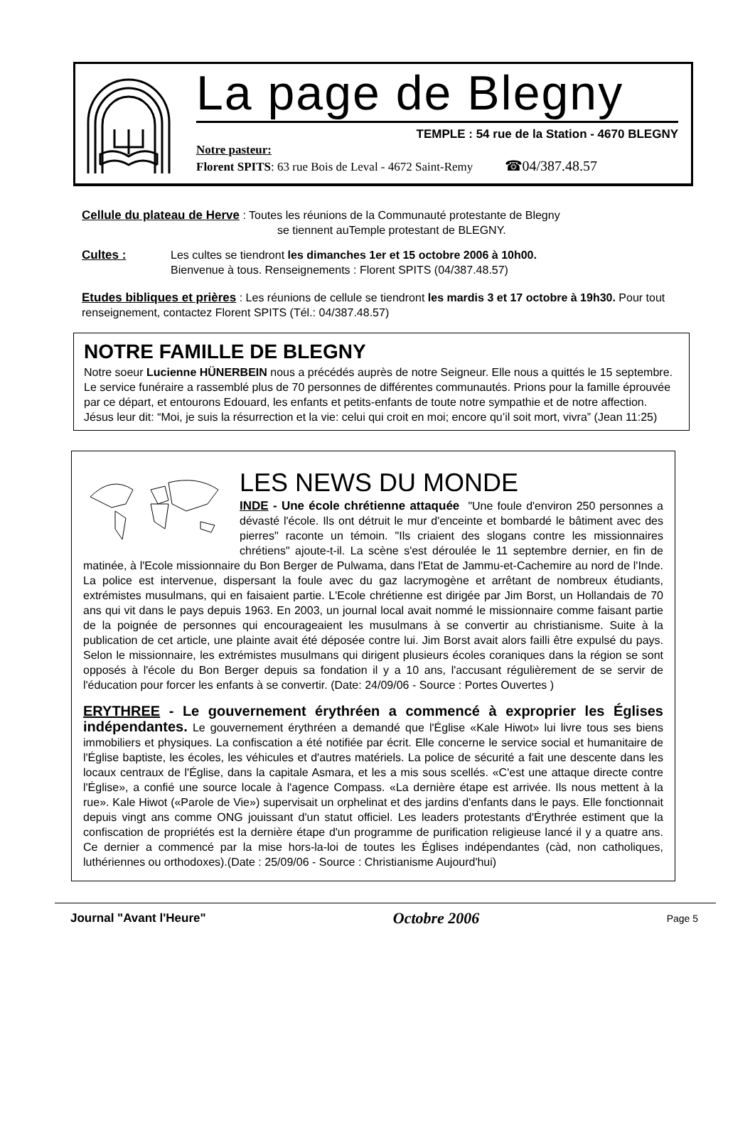La page de Blegny
TEMPLE : 54 rue de la Station - 4670 BLEGNY
Notre pasteur:
Florent SPITS: 63 rue Bois de Leval - 4672 Saint-Remy ☎04/387.48.57
Cellule du plateau de Herve : Toutes les réunions de la Communauté protestante de Blegny
se tiennent auTemple protestant de BLEGNY.
Cultes : Les cultes se tiendront les dimanches 1er et 15 octobre 2006 à 10h00.
Bienvenue à tous. Renseignements : Florent SPITS (04/387.48.57)
Etudes bibliques et prières : Les réunions de cellule se tiendront les mardis 3 et 17 octobre à 19h30. Pour tout renseignement, contactez Florent SPITS (Tél.: 04/387.48.57)
NOTRE FAMILLE DE BLEGNY
Notre soeur Lucienne HÜNERBEIN nous a précédés auprès de notre Seigneur. Elle nous a quittés le 15 septembre. Le service funéraire a rassemblé plus de 70 personnes de différentes communautés. Prions pour la famille éprouvée par ce départ, et entourons Edouard, les enfants et petits-enfants de toute notre sympathie et de notre affection. Jésus leur dit: “Moi, je suis la résurrection et la vie: celui qui croit en moi; encore qu’il soit mort, vivra” (Jean 11:25)
LES NEWS DU MONDE
INDE - Une école chrétienne attaquée "Une foule d'environ 250 personnes a dévasté l'école. Ils ont détruit le mur d'enceinte et bombardé le bâtiment avec des pierres" raconte un témoin. "Ils criaient des slogans contre les missionnaires chrétiens" ajoute-t-il. La scène s'est déroulée le 11 septembre dernier, en fin de matinée, à l'Ecole missionnaire du Bon Berger de Pulwama, dans l'Etat de Jammu-et-Cachemire au nord de l'Inde. La police est intervenue, dispersant la foule avec du gaz lacrymogène et arrêtant de nombreux étudiants, extrémistes musulmans, qui en faisaient partie. L'Ecole chrétienne est dirigée par Jim Borst, un Hollandais de 70 ans qui vit dans le pays depuis 1963. En 2003, un journal local avait nommé le missionnaire comme faisant partie de la poignée de personnes qui encourageaient les musulmans à se convertir au christianisme. Suite à la publication de cet article, une plainte avait été déposée contre lui. Jim Borst avait alors failli être expulsé du pays. Selon le missionnaire, les extrémistes musulmans qui dirigent plusieurs écoles coraniques dans la région se sont opposés à l'école du Bon Berger depuis sa fondation il y a 10 ans, l'accusant régulièrement de se servir de l'éducation pour forcer les enfants à se convertir. (Date: 24/09/06 - Source : Portes Ouvertes )
ERYTHREE - Le gouvernement érythréen a commencé à exproprier les Églises indépendantes. Le gouvernement érythréen a demandé que l'Église «Kale Hiwot» lui livre tous ses biens immobiliers et physiques. La confiscation a été notifiée par écrit. Elle concerne le service social et humanitaire de l'Église baptiste, les écoles, les véhicules et d'autres matériels. La police de sécurité a fait une descente dans les locaux centraux de l'Église, dans la capitale Asmara, et les a mis sous scellés. «C'est une attaque directe contre l'Église», a confié une source locale à l'agence Compass. «La dernière étape est arrivée. Ils nous mettent à la rue». Kale Hiwot («Parole de Vie») supervisait un orphelinat et des jardins d'enfants dans le pays. Elle fonctionnait depuis vingt ans comme ONG jouissant d'un statut officiel. Les leaders protestants d'Érythrée estiment que la confiscation de propriétés est la dernière étape d'un programme de purification religieuse lancé il y a quatre ans. Ce dernier a commencé par la mise hors-la-loi de toutes les Églises indépendantes (càd, non catholiques, luthériennes ou orthodoxes).(Date : 25/09/06 - Source : Christianisme Aujourd'hui)
Journal "Avant l'Heure" Octobre 2006 Page 5